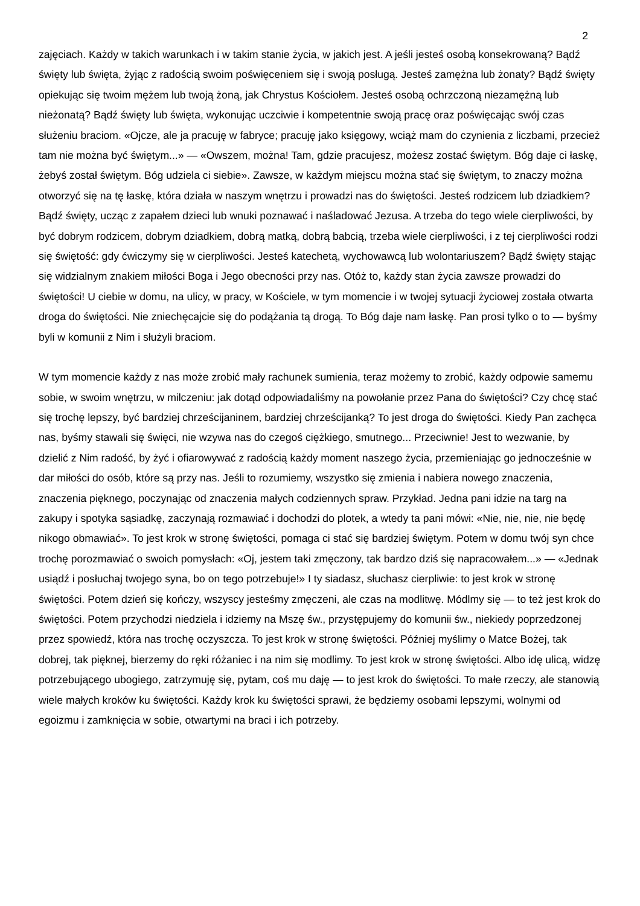2
zajęciach. Każdy w takich warunkach i w takim stanie życia, w jakich jest. A jeśli jesteś osobą konsekrowaną? Bądź święty lub święta, żyjąc z radością swoim poświęceniem się i swoją posługą. Jesteś zamężna lub żonaty? Bądź święty opiekując się twoim mężem lub twoją żoną, jak Chrystus Kościołem. Jesteś osobą ochrzczoną niezamężną lub nieżonatą? Bądź święty lub święta, wykonując uczciwie i kompetentnie swoją pracę oraz poświęcając swój czas służeniu braciom. «Ojcze, ale ja pracuję w fabryce; pracuję jako księgowy, wciąż mam do czynienia z liczbami, przecież tam nie można być świętym...» — «Owszem, można! Tam, gdzie pracujesz, możesz zostać świętym. Bóg daje ci łaskę, żebyś został świętym. Bóg udziela ci siebie». Zawsze, w każdym miejscu można stać się świętym, to znaczy można otworzyć się na tę łaskę, która działa w naszym wnętrzu i prowadzi nas do świętości. Jesteś rodzicem lub dziadkiem? Bądź święty, ucząc z zapałem dzieci lub wnuki poznawać i naśladować Jezusa. A trzeba do tego wiele cierpliwości, by być dobrym rodzicem, dobrym dziadkiem, dobrą matką, dobrą babcią, trzeba wiele cierpliwości, i z tej cierpliwości rodzi się świętość: gdy ćwiczymy się w cierpliwości. Jesteś katechetą, wychowawcą lub wolontariuszem? Bądź święty stając się widzialnym znakiem miłości Boga i Jego obecności przy nas. Otóż to, każdy stan życia zawsze prowadzi do świętości! U ciebie w domu, na ulicy, w pracy, w Kościele, w tym momencie i w twojej sytuacji życiowej została otwarta droga do świętości. Nie zniechęcajcie się do podążania tą drogą. To Bóg daje nam łaskę. Pan prosi tylko o to — byśmy byli w komunii z Nim i służyli braciom.
W tym momencie każdy z nas może zrobić mały rachunek sumienia, teraz możemy to zrobić, każdy odpowie samemu sobie, w swoim wnętrzu, w milczeniu: jak dotąd odpowiadaliśmy na powołanie przez Pana do świętości? Czy chcę stać się trochę lepszy, być bardziej chrześcijaninem, bardziej chrześcijanką? To jest droga do świętości. Kiedy Pan zachęca nas, byśmy stawali się święci, nie wzywa nas do czegoś ciężkiego, smutnego... Przeciwnie! Jest to wezwanie, by dzielić z Nim radość, by żyć i ofiarowywać z radością każdy moment naszego życia, przemieniając go jednocześnie w dar miłości do osób, które są przy nas. Jeśli to rozumiemy, wszystko się zmienia i nabiera nowego znaczenia, znaczenia pięknego, poczynając od znaczenia małych codziennych spraw. Przykład. Jedna pani idzie na targ na zakupy i spotyka sąsiadkę, zaczynają rozmawiać i dochodzi do plotek, a wtedy ta pani mówi: «Nie, nie, nie, nie będę nikogo obmawiać». To jest krok w stronę świętości, pomaga ci stać się bardziej świętym. Potem w domu twój syn chce trochę porozmawiać o swoich pomysłach: «Oj, jestem taki zmęczony, tak bardzo dziś się napracowałem...» — «Jednak usiądź i posłuchaj twojego syna, bo on tego potrzebuje!» I ty siadasz, słuchasz cierpliwie: to jest krok w stronę świętości. Potem dzień się kończy, wszyscy jesteśmy zmęczeni, ale czas na modlitwę. Módlmy się — to też jest krok do świętości. Potem przychodzi niedziela i idziemy na Mszę św., przystępujemy do komunii św., niekiedy poprzedzonej przez spowiedź, która nas trochę oczyszcza. To jest krok w stronę świętości. Później myślimy o Matce Bożej, tak dobrej, tak pięknej, bierzemy do ręki różaniec i na nim się modlimy. To jest krok w stronę świętości. Albo idę ulicą, widzę potrzebującego ubogiego, zatrzymuję się, pytam, coś mu daję — to jest krok do świętości. To małe rzeczy, ale stanowią wiele małych kroków ku świętości. Każdy krok ku świętości sprawi, że będziemy osobami lepszymi, wolnymi od egoizmu i zamknięcia w sobie, otwartymi na braci i ich potrzeby.